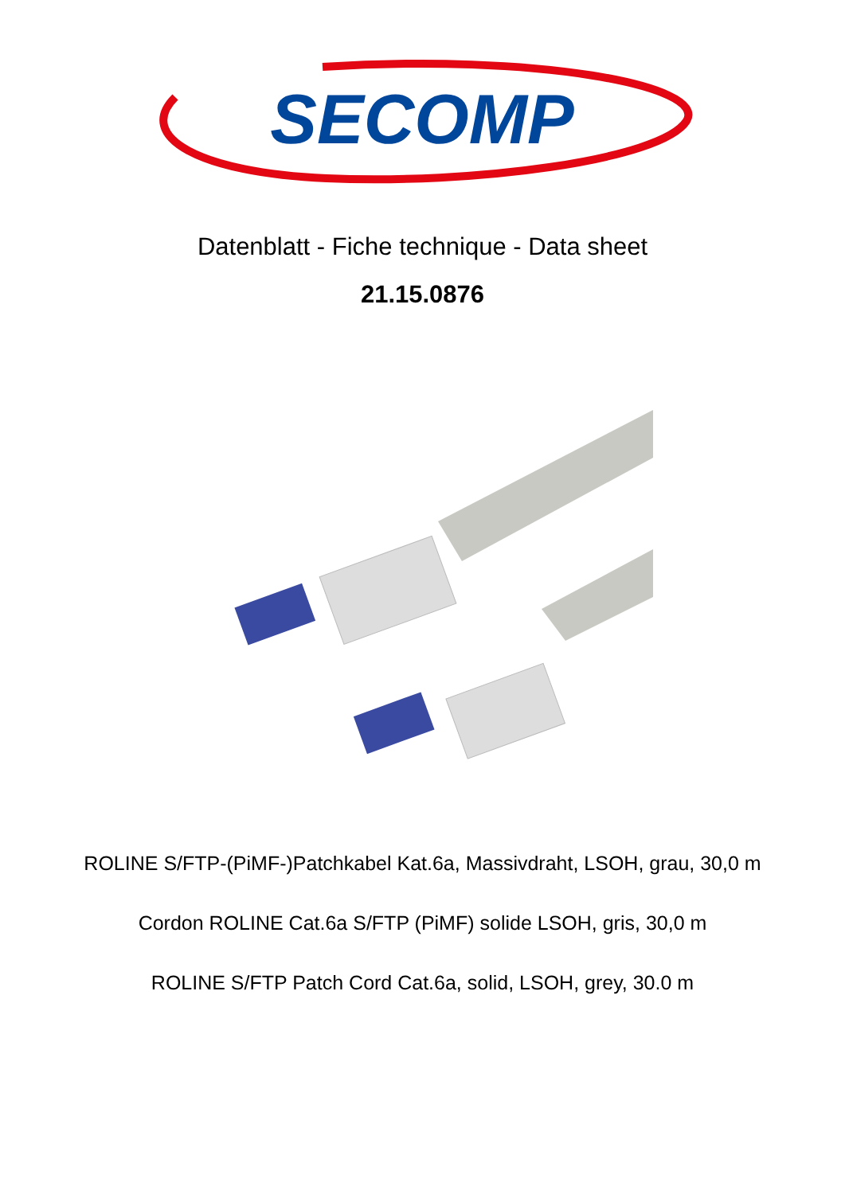SECOMP
Datenblatt - Fiche technique - Data sheet
21.15.0876
ROLINE S/FTP-(PiMF-)Patchkabel Kat.6a, Massivdraht, LSOH, grau, 30,0 m
Cordon ROLINE Cat.6a S/FTP (PiMF) solide LSOH, gris, 30,0 m
ROLINE S/FTP Patch Cord Cat.6a, solid, LSOH, grey, 30.0 m